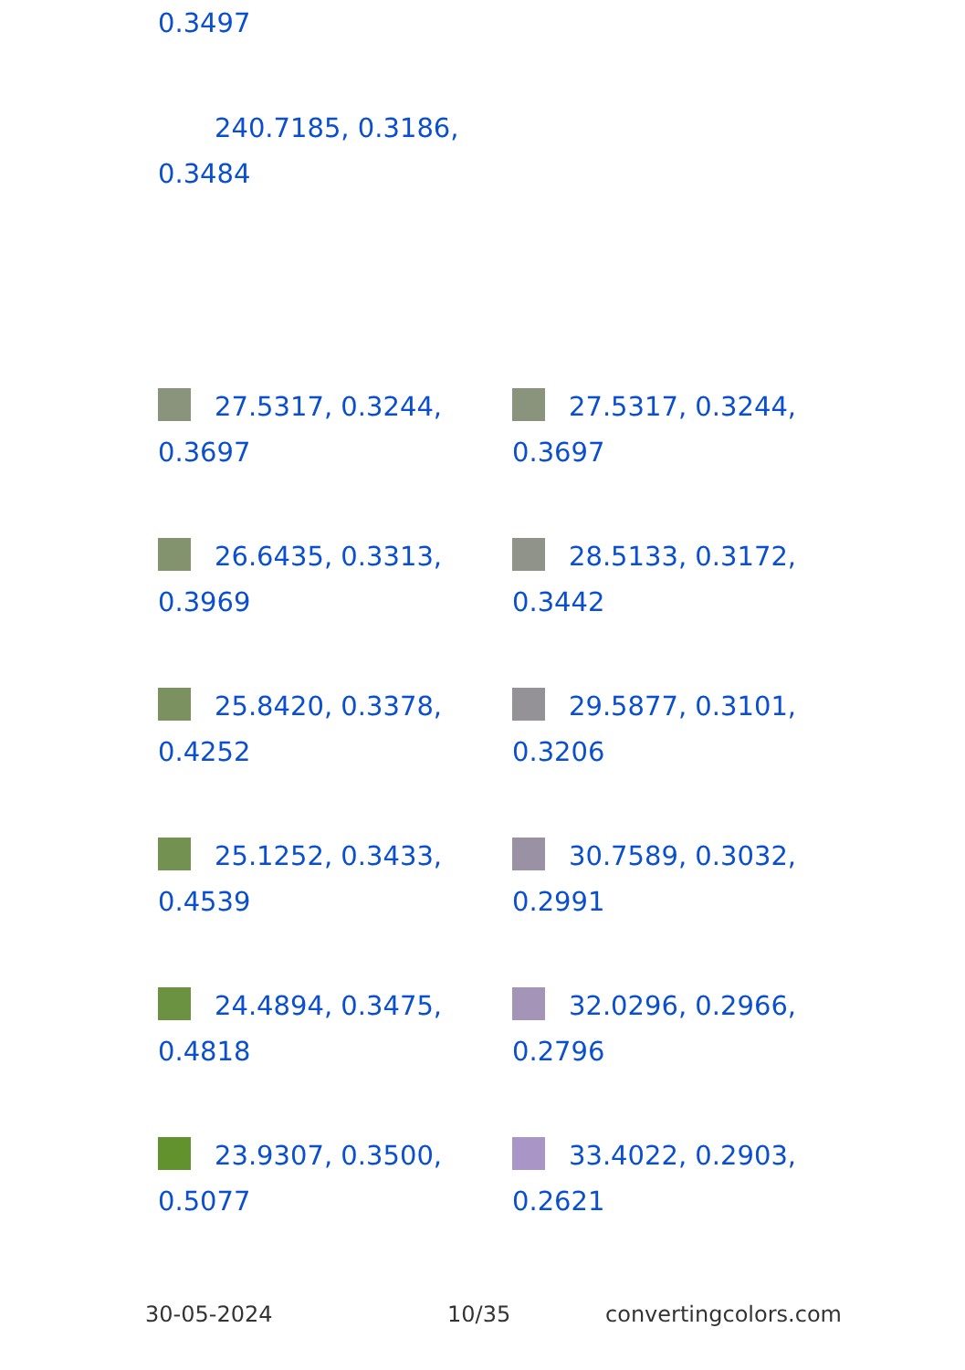0.3497
240.7185, 0.3186, 0.3484
27.5317, 0.3244, 0.3697
27.5317, 0.3244, 0.3697
26.6435, 0.3313, 0.3969
28.5133, 0.3172, 0.3442
25.8420, 0.3378, 0.4252
29.5877, 0.3101, 0.3206
25.1252, 0.3433, 0.4539
30.7589, 0.3032, 0.2991
24.4894, 0.3475, 0.4818
32.0296, 0.2966, 0.2796
23.9307, 0.3500, 0.5077
33.4022, 0.2903, 0.2621
30-05-2024 10/35 convertingcolors.com